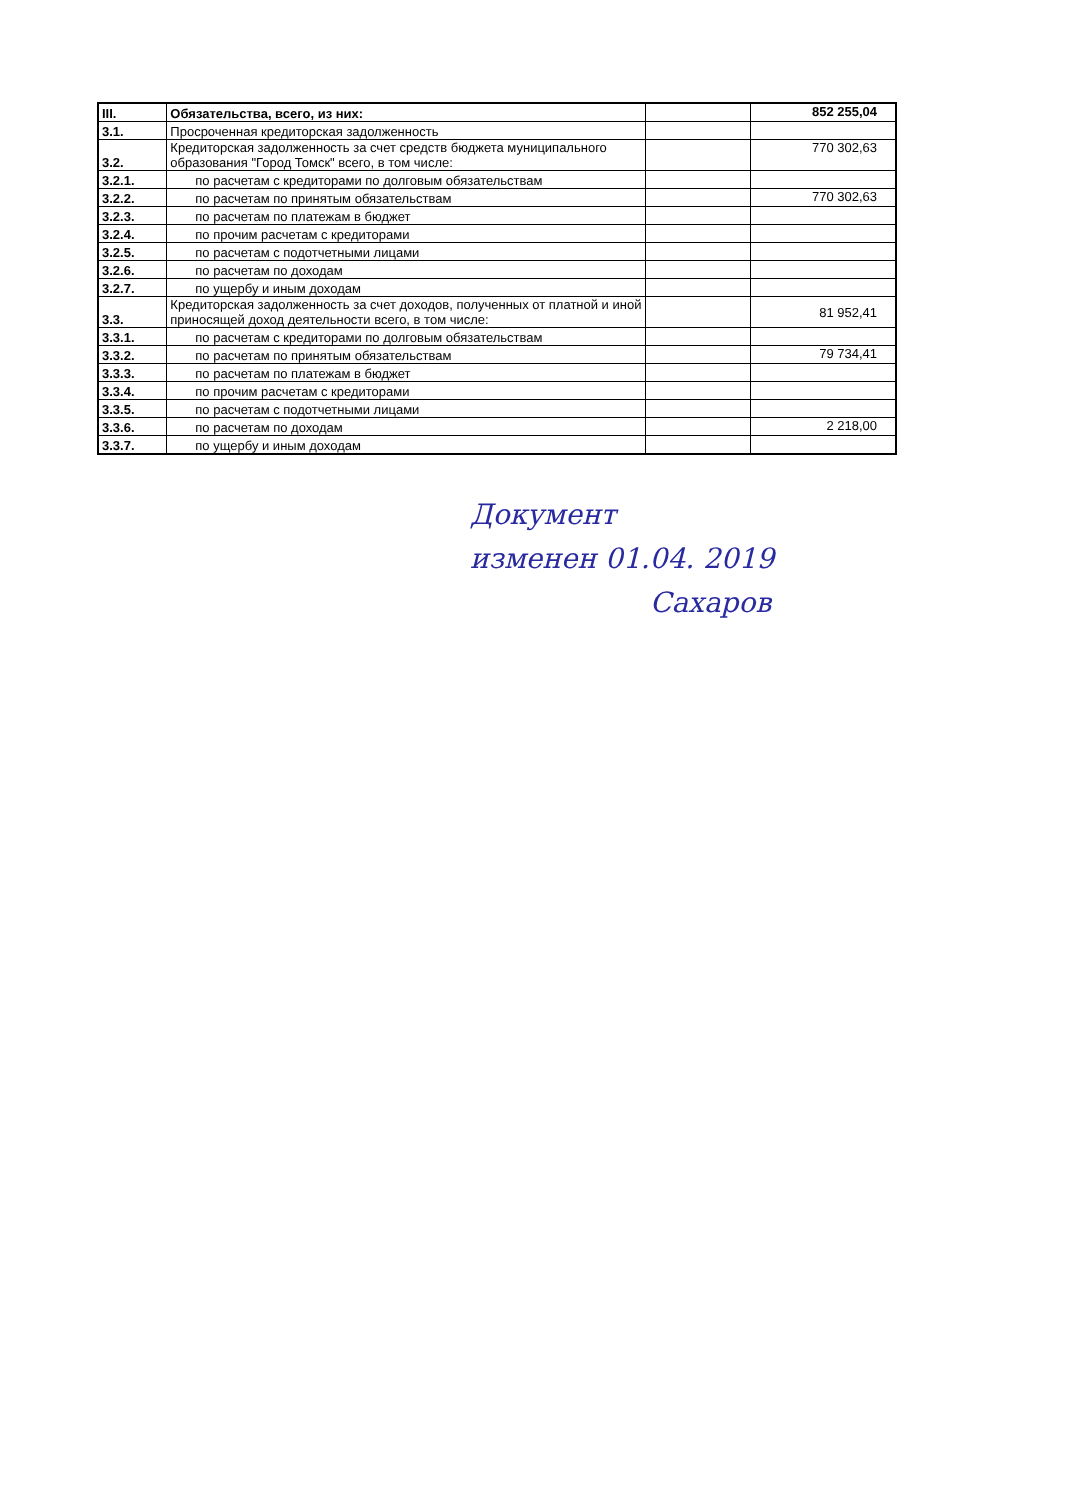| III. | Обязательства, всего, из них: | | 852 255,04 |
| 3.1. | Просроченная кредиторская задолженность | | |
| 3.2. | Кредиторская задолженность за счет средств бюджета муниципального образования "Город Томск" всего, в том числе: | | 770 302,63 |
| 3.2.1. | по расчетам с кредиторами по долговым обязательствам | | |
| 3.2.2. | по расчетам по принятым обязательствам | | 770 302,63 |
| 3.2.3. | по расчетам по платежам в бюджет | | |
| 3.2.4. | по прочим расчетам с кредиторами | | |
| 3.2.5. | по расчетам с подотчетными лицами | | |
| 3.2.6. | по расчетам по доходам | | |
| 3.2.7. | по ущербу и иным доходам | | |
| 3.3. | Кредиторская задолженность за счет доходов, полученных от платной и иной приносящей доход деятельности всего, в том числе: | | 81 952,41 |
| 3.3.1. | по расчетам с кредиторами по долговым обязательствам | | |
| 3.3.2. | по расчетам по принятым обязательствам | | 79 734,41 |
| 3.3.3. | по расчетам по платежам в бюджет | | |
| 3.3.4. | по прочим расчетам с кредиторами | | |
| 3.3.5. | по расчетам с подотчетными лицами | | |
| 3.3.6. | по расчетам по доходам | | 2 218,00 |
| 3.3.7. | по ущербу и иным доходам | | |
Документ
изменен 01.04. 2019
Сахаров